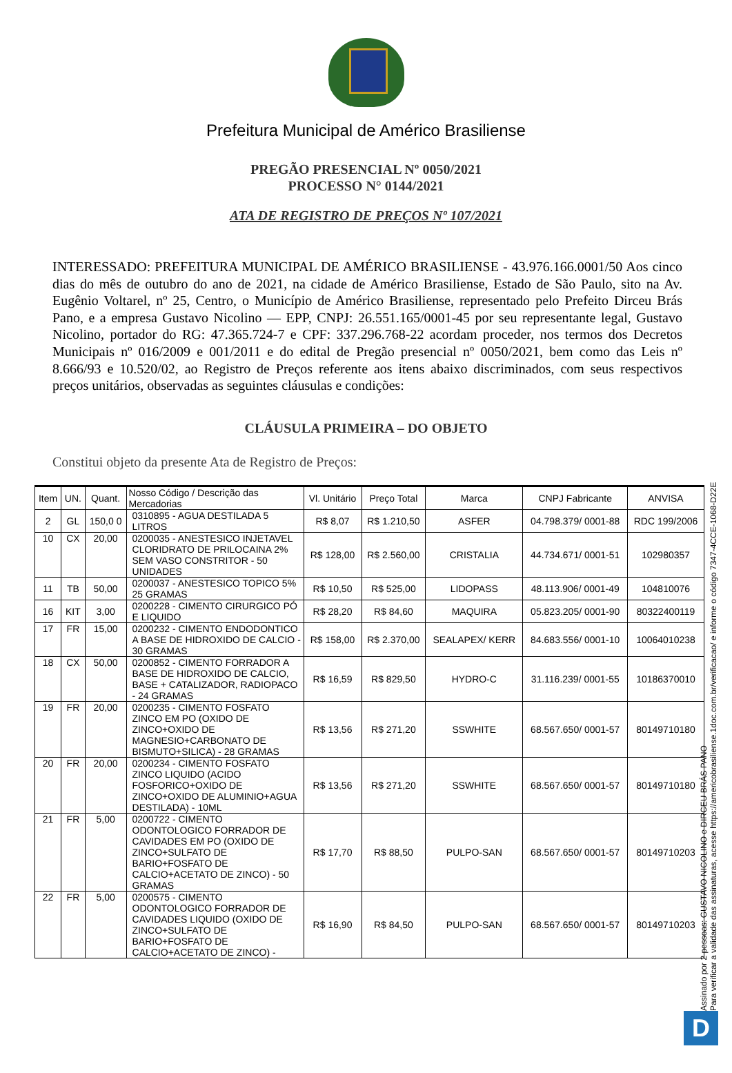Prefeitura Municipal de Américo Brasiliense
PREGÃO PRESENCIAL Nº 0050/2021
PROCESSO N° 0144/2021
ATA DE REGISTRO DE PREÇOS Nº 107/2021
INTERESSADO: PREFEITURA MUNICIPAL DE AMÉRICO BRASILIENSE - 43.976.166.0001/50 Aos cinco dias do mês de outubro do ano de 2021, na cidade de Américo Brasiliense, Estado de São Paulo, sito na Av. Eugênio Voltarel, nº 25, Centro, o Município de Américo Brasiliense, representado pelo Prefeito Dirceu Brás Pano, e a empresa Gustavo Nicolino — EPP, CNPJ: 26.551.165/0001-45 por seu representante legal, Gustavo Nicolino, portador do RG: 47.365.724-7 e CPF: 337.296.768-22 acordam proceder, nos termos dos Decretos Municipais nº 016/2009 e 001/2011 e do edital de Pregão presencial nº 0050/2021, bem como das Leis nº 8.666/93 e 10.520/02, ao Registro de Preços referente aos itens abaixo discriminados, com seus respectivos preços unitários, observadas as seguintes cláusulas e condições:
CLÁUSULA PRIMEIRA – DO OBJETO
Constitui objeto da presente Ata de Registro de Preços:
| Item | UN. | Quant. | Nosso Código / Descrição das Mercadorias | Vl. Unitário | Preço Total | Marca | CNPJ Fabricante | ANVISA |
| --- | --- | --- | --- | --- | --- | --- | --- | --- |
| 2 | GL | 150,0 0 | 0310895 - AGUA DESTILADA 5 LITROS | R$ 8,07 | R$ 1.210,50 | ASFER | 04.798.379/ 0001-88 | RDC 199/2006 |
| 10 | CX | 20,00 | 0200035 - ANESTESICO INJETAVEL CLORIDRATO DE PRILOCAINA 2% SEM VASO CONSTRITOR - 50 UNIDADES | R$ 128,00 | R$ 2.560,00 | CRISTALIA | 44.734.671/ 0001-51 | 102980357 |
| 11 | TB | 50,00 | 0200037 - ANESTESICO TOPICO 5% 25 GRAMAS | R$ 10,50 | R$ 525,00 | LIDOPASS | 48.113.906/ 0001-49 | 104810076 |
| 16 | KIT | 3,00 | 0200228 - CIMENTO CIRURGICO PÓ E LIQUIDO | R$ 28,20 | R$ 84,60 | MAQUIRA | 05.823.205/ 0001-90 | 80322400119 |
| 17 | FR | 15,00 | 0200232 - CIMENTO ENDODONTICO A BASE DE HIDROXIDO DE CALCIO - 30 GRAMAS | R$ 158,00 | R$ 2.370,00 | SEALAPEX/ KERR | 84.683.556/ 0001-10 | 10064010238 |
| 18 | CX | 50,00 | 0200852 - CIMENTO FORRADOR A BASE DE HIDROXIDO DE CALCIO, BASE + CATALIZADOR, RADIOPACO - 24 GRAMAS | R$ 16,59 | R$ 829,50 | HYDRO-C | 31.116.239/ 0001-55 | 10186370010 |
| 19 | FR | 20,00 | 0200235 - CIMENTO FOSFATO ZINCO EM PO (OXIDO DE ZINCO+OXIDO DE MAGNESIO+CARBONATO DE BISMUTO+SILICA) - 28 GRAMAS | R$ 13,56 | R$ 271,20 | SSWHITE | 68.567.650/ 0001-57 | 80149710180 |
| 20 | FR | 20,00 | 0200234 - CIMENTO FOSFATO ZINCO LIQUIDO (ACIDO FOSFORICO+OXIDO DE ZINCO+OXIDO DE ALUMINIO+AGUA DESTILADA) - 10ML | R$ 13,56 | R$ 271,20 | SSWHITE | 68.567.650/ 0001-57 | 80149710180 |
| 21 | FR | 5,00 | 0200722 - CIMENTO ODONTOLOGICO FORRADOR DE CAVIDADES EM PO (OXIDO DE ZINCO+SULFATO DE BARIO+FOSFATO DE CALCIO+ACETATO DE ZINCO) - 50 GRAMAS | R$ 17,70 | R$ 88,50 | PULPO-SAN | 68.567.650/ 0001-57 | 80149710203 |
| 22 | FR | 5,00 | 0200575 - CIMENTO ODONTOLOGICO FORRADOR DE CAVIDADES LIQUIDO (OXIDO DE ZINCO+SULFATO DE BARIO+FOSFATO DE CALCIO+ACETATO DE ZINCO) - | R$ 16,90 | R$ 84,50 | PULPO-SAN | 68.567.650/ 0001-57 | 80149710203 |
Assinado por 2 pessoas: GUSTAVO NICOLINO e DIRCEU BRÁS PANO
Para verificar a validade das assinaturas, acesse https://americobrasiliense.1doc.com.br/verificacao/ e informe o código 7347-4CCE-1068-D22E
D